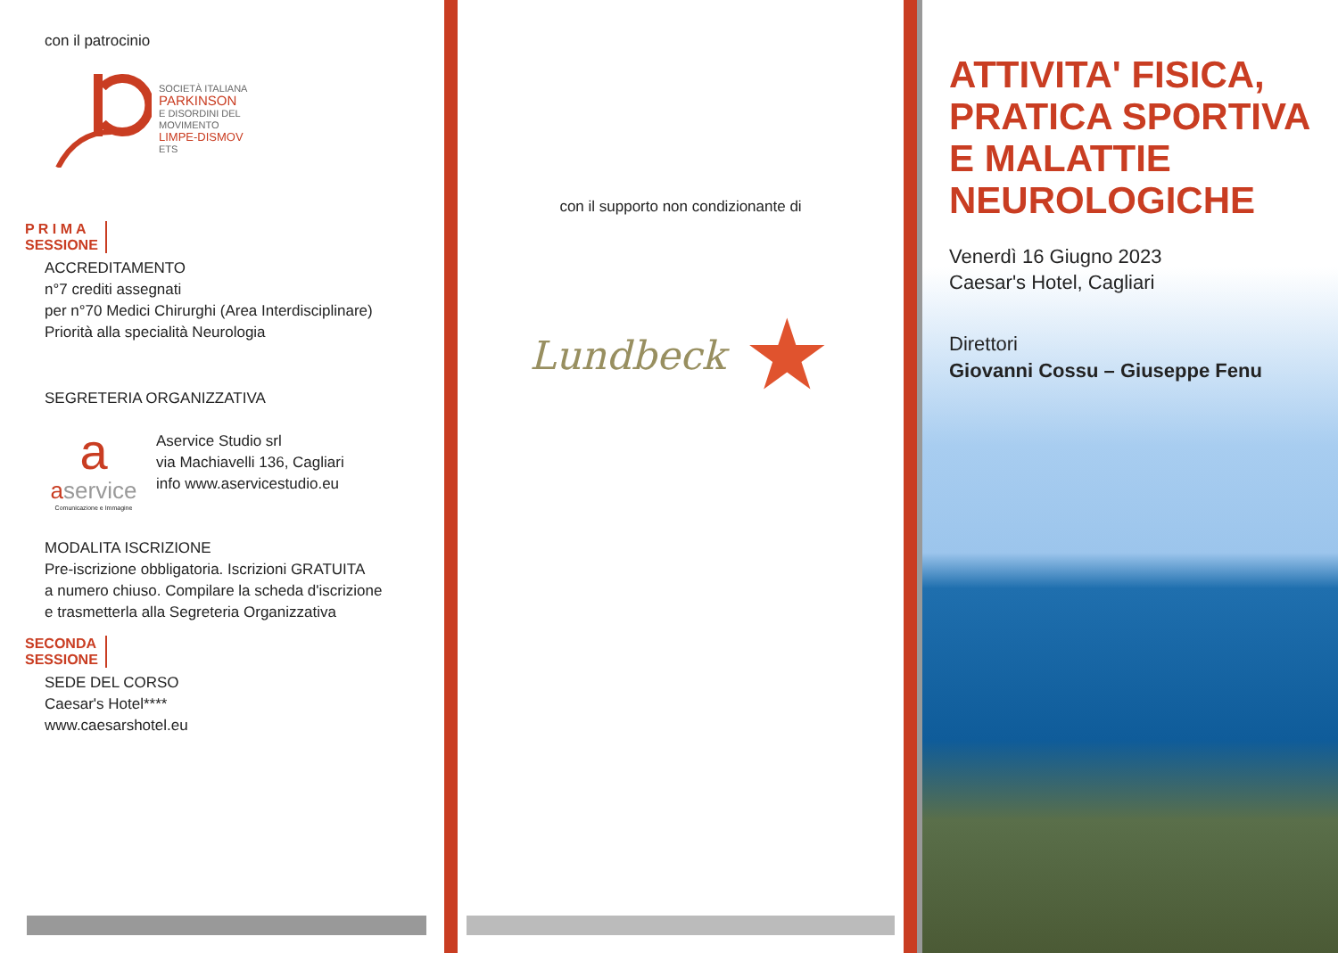con il patrocinio
SOCIETÀ ITALIANA
PARKINSON
E DISORDINI DEL
MOVIMENTO
LIMPE-DISMOV
ETS
P R I M A
SESSIONE
ACCREDITAMENTO
n°7 crediti assegnati
per n°70 Medici Chirurghi (Area Interdisciplinare)
Priorità alla specialità Neurologia
SEGRETERIA ORGANIZZATIVA
a
aservice
Comunicazione e Immagine
Aservice Studio srl
via Machiavelli 136, Cagliari
info www.aservicestudio.eu
MODALITA ISCRIZIONE
Pre-iscrizione obbligatoria. Iscrizioni GRATUITA
a numero chiuso. Compilare la scheda d'iscrizione
e trasmetterla alla Segreteria Organizzativa
SECONDA
SESSIONE
SEDE DEL CORSO
Caesar's Hotel****
www.caesarshotel.eu
con il supporto non condizionante di
Lundbeck ★
ATTIVITA' FISICA,
PRATICA SPORTIVA
E MALATTIE
NEUROLOGICHE
Venerdì 16 Giugno 2023
Caesar's Hotel, Cagliari
Direttori
Giovanni Cossu – Giuseppe Fenu